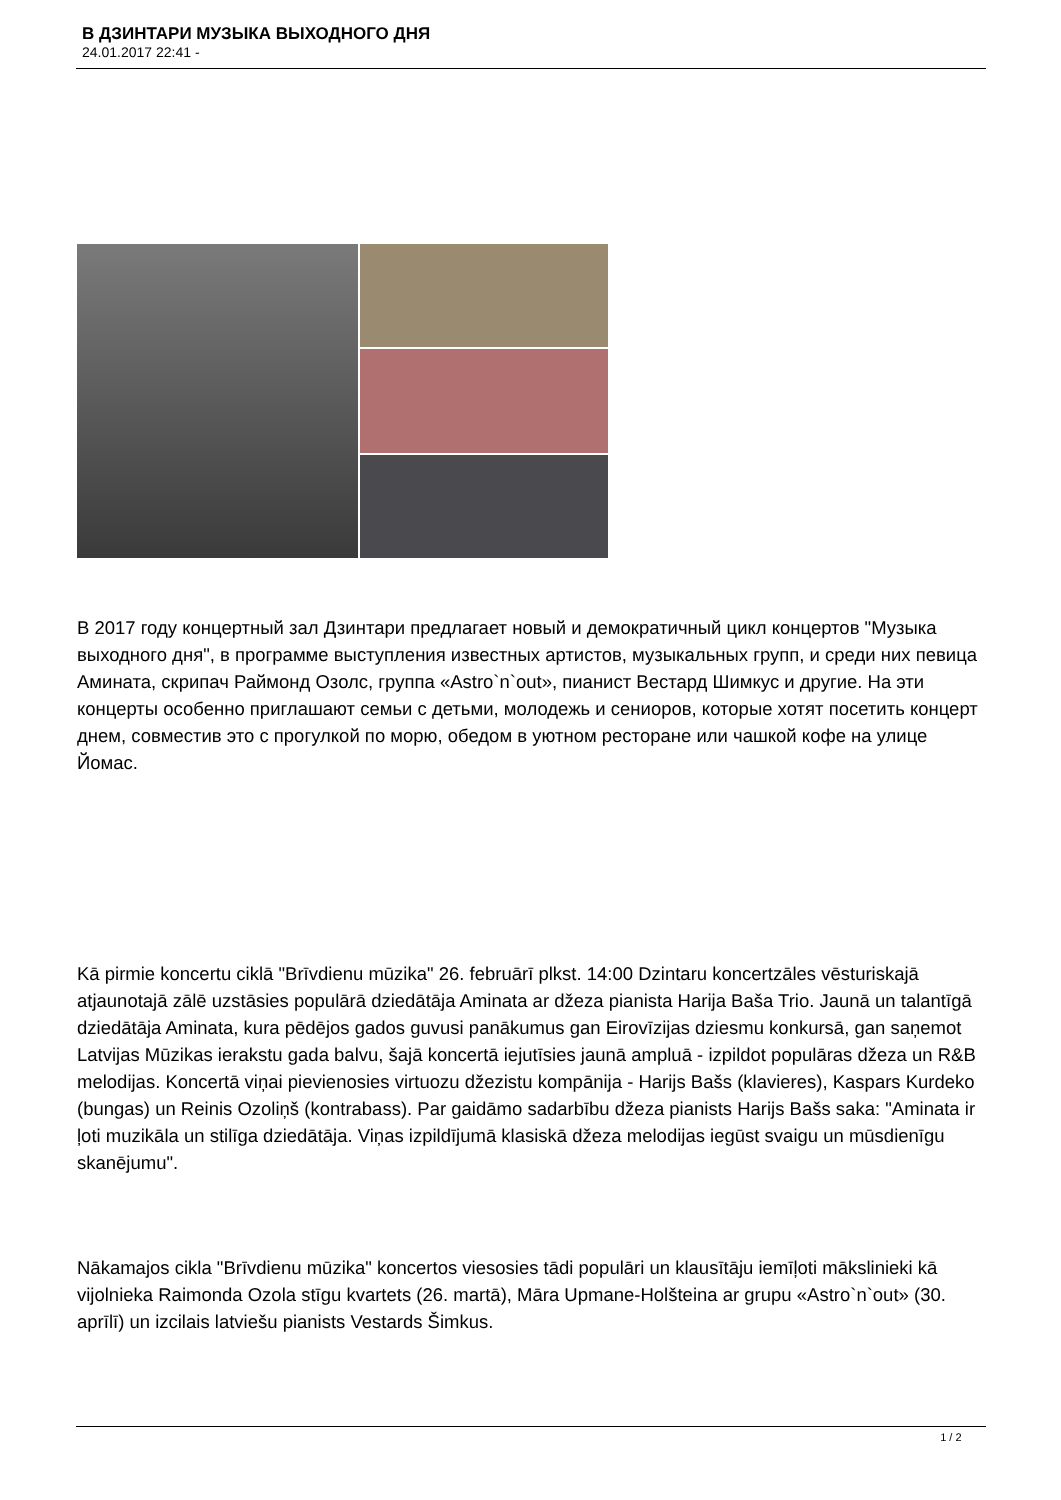В ДЗИНТАРИ МУЗЫКА ВЫХОДНОГО ДНЯ
24.01.2017 22:41 -
В 2017 году концертный зал Дзинтари предлагает новый и демократичный цикл концертов "Музыка выходного дня", в программе выступления известных артистов, музыкальных групп, и среди них певица Амината, скрипач Раймонд Озолс, группа «Astro`n`out», пианист Вестард Шимкус и другие. На эти концерты особенно приглашают семьи с детьми, молодежь и сениоров, которые хотят посетить концерт днем, совместив это с прогулкой по морю, обедом в уютном ресторане или чашкой кофе на улице Йомас.
Kā pirmie koncertu ciklā "Brīvdienu mūzika" 26. februārī plkst. 14:00 Dzintaru koncertzāles vēsturiskajā atjaunotajā zālē uzstāsies populārā dziedātāja Aminata ar džeza pianista Harija Baša Trio. Jaunā un talantīgā dziedātāja Aminata, kura pēdējos gados guvusi panākumus gan Eirovīzijas dziesmu konkursā, gan saņemot Latvijas Mūzikas ierakstu gada balvu, šajā koncertā iejutīsies jaunā ampluā - izpildot populāras džeza un R&B melodijas. Koncertā viņai pievienosies virtuozu džezistu kompānija - Harijs Bašs (klavieres), Kaspars Kurdeko (bungas) un Reinis Ozoliņš (kontrabass). Par gaidāmo sadarbību džeza pianists Harijs Bašs saka: "Aminata ir ļoti muzikāla un stilīga dziedātāja. Viņas izpildījumā klasiskā džeza melodijas iegūst svaigu un mūsdienīgu skanējumu".
Nākamajos cikla "Brīvdienu mūzika" koncertos viesosies tādi populāri un klausītāju iemīļoti mākslinieki kā vijolnieka Raimonda Ozola stīgu kvartets (26. martā), Māra Upmane-Holšteina ar grupu «Astro`n`out» (30. aprīlī) un izcilais latviešu pianists Vestards Šimkus.
1 / 2